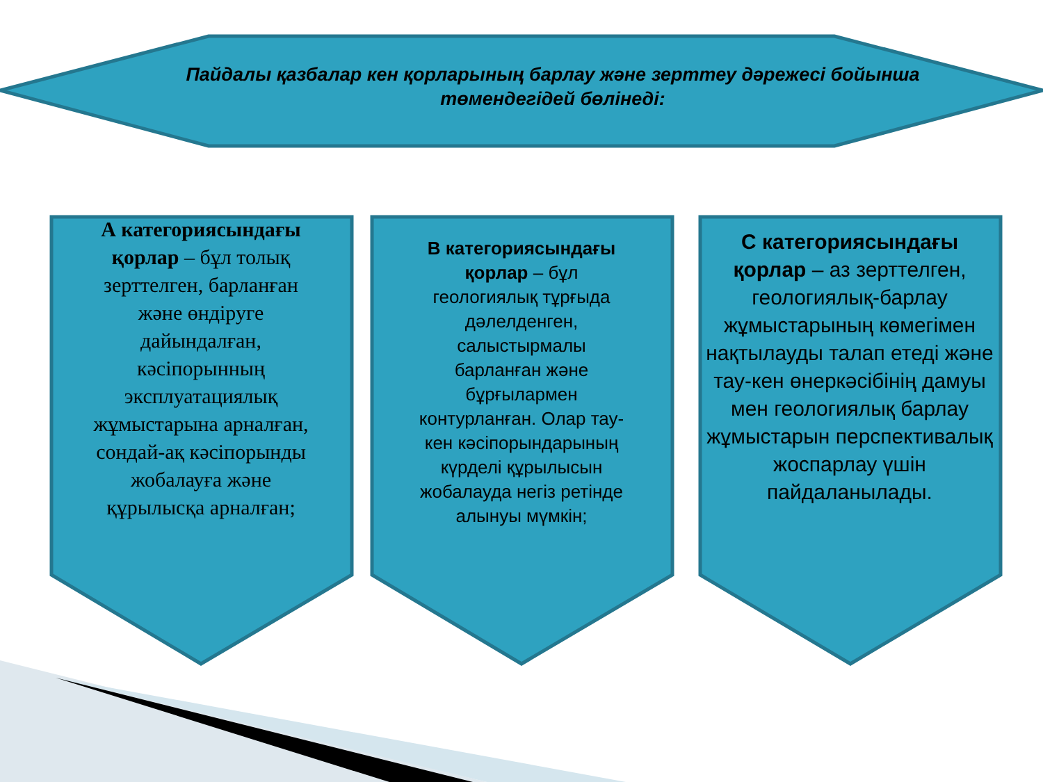Пайдалы қазбалар кен қорларының барлау және зерттеу дәрежесі бойынша төмендегідей бөлінеді:
А категориясындағы қорлар – бұл толық зерттелген, барланған және өндіруге дайындалған, кәсіпорынның эксплуатациялық жұмыстарына арналған, сондай-ақ кәсіпорынды жобалауға және құрылысқа арналған;
В категориясындағы қорлар – бұл геологиялық тұрғыда дәлелденген, салыстырмалы барланған және бұрғылармен контурланған. Олар тау-кен кәсіпорындарының күрделі құрылысын жобалауда негіз ретінде алынуы мүмкін;
С категориясындағы қорлар – аз зерттелген, геологиялық-барлау жұмыстарының көмегімен нақтылауды талап етеді және тау-кен өнеркәсібінің дамуы мен геологиялық барлау жұмыстарын перспективалық жоспарлау үшін пайдаланылады.